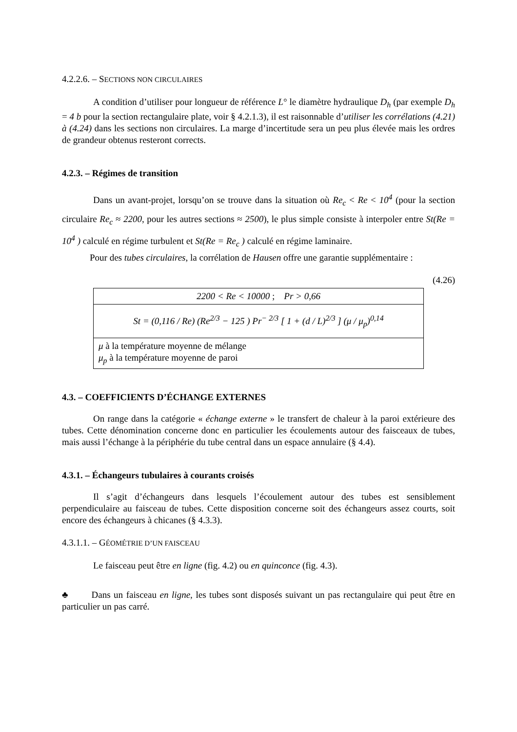4.2.2.6. – SECTIONS NON CIRCULAIRES
A condition d’utiliser pour longueur de référence L° le diamètre hydraulique D<sub>h</sub> (par exemple D<sub>h</sub> = 4 b pour la section rectangulaire plate, voir § 4.2.1.3), il est raisonnable d’utiliser les corrélations (4.21) à (4.24) dans les sections non circulaires. La marge d’incertitude sera un peu plus élevée mais les ordres de grandeur obtenus resteront corrects.
4.2.3. – Régimes de transition
Dans un avant-projet, lorsqu’on se trouve dans la situation où Re<sub>c</sub> < Re < 10<sup>4</sup> (pour la section circulaire Re<sub>c</sub> ≈ 2200, pour les autres sections ≈ 2500), le plus simple consiste à interpoler entre St(Re = 10<sup>4</sup> ) calculé en régime turbulent et St(Re = Re<sub>c</sub> ) calculé en régime laminaire.
Pour des tubes circulaires, la corrélation de Hausen offre une garantie supplémentaire :
(4.26)
| 2200 < Re < 10000 ; Pr > 0,66 |
| St = (0,116 / Re) (Re<sup>2/3</sup> − 125 ) Pr<sup>− 2/3</sup> [ 1 + (d / L)<sup>2/3</sup> ] (μ / μ<sub>p</sub>)<sup>0,14</sup> |
| μ à la température moyenne de mélange μ<sub>p</sub> à la température moyenne de paroi |
4.3. – COEFFICIENTS D’ÉCHANGE EXTERNES
On range dans la catégorie « échange externe » le transfert de chaleur à la paroi extérieure des tubes. Cette dénomination concerne donc en particulier les écoulements autour des faisceaux de tubes, mais aussi l’échange à la périphérie du tube central dans un espace annulaire (§ 4.4).
4.3.1. – Échangeurs tubulaires à courants croisés
Il s’agit d’échangeurs dans lesquels l’écoulement autour des tubes est sensiblement perpendiculaire au faisceau de tubes. Cette disposition concerne soit des échangeurs assez courts, soit encore des échangeurs à chicanes (§ 4.3.3).
4.3.1.1. – GÉOMÉTRIE D’UN FAISCEAU
Le faisceau peut être en ligne (fig. 4.2) ou en quinconce (fig. 4.3).
♣ Dans un faisceau en ligne, les tubes sont disposés suivant un pas rectangulaire qui peut être en particulier un pas carré.